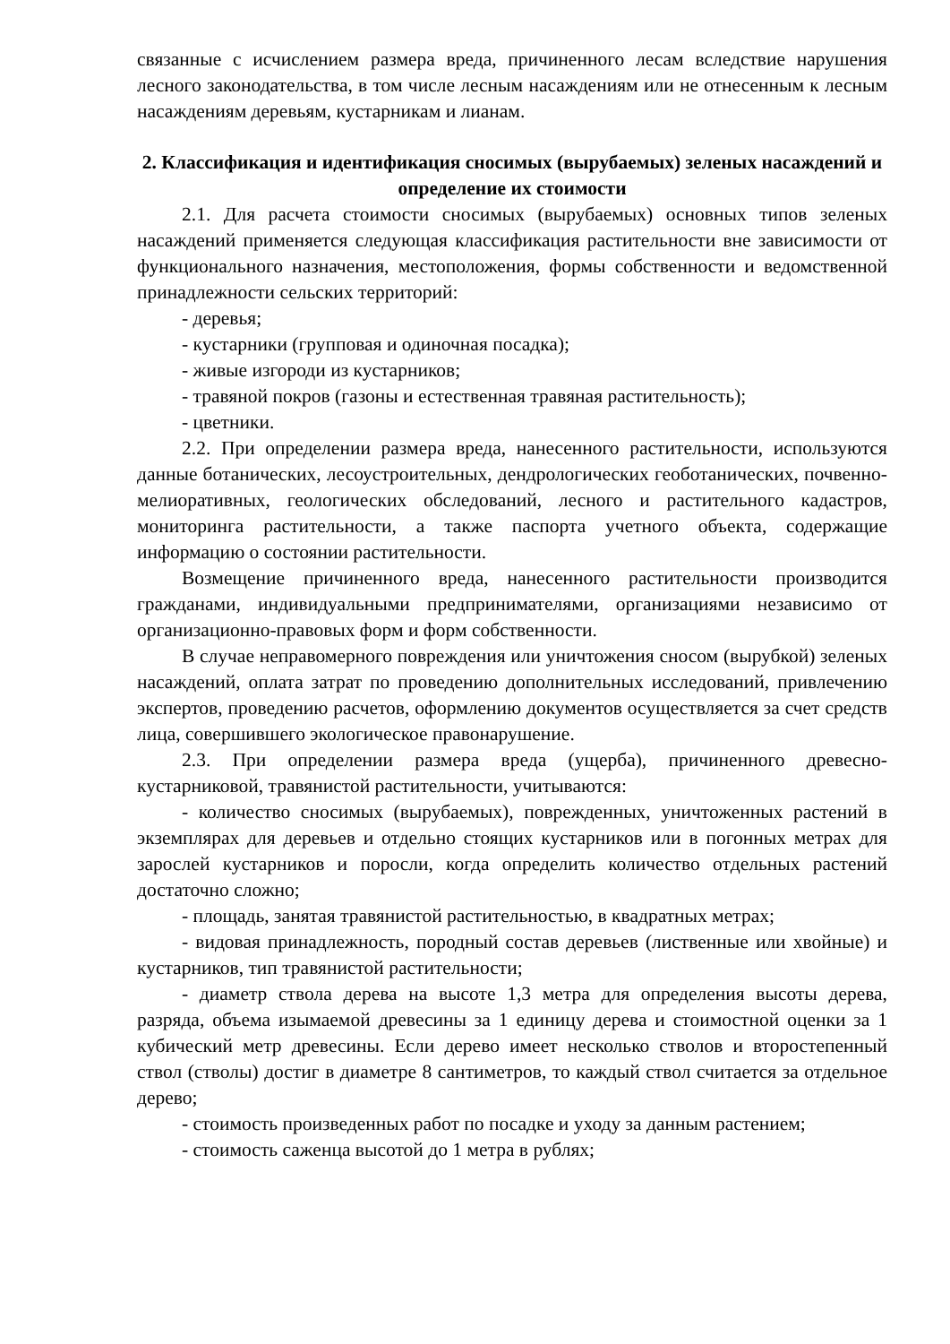связанные с исчислением размера вреда, причиненного лесам вследствие нарушения лесного законодательства, в том числе лесным насаждениям или не отнесенным к лесным насаждениям деревьям, кустарникам и лианам.
2. Классификация и идентификация сносимых (вырубаемых) зеленых насаждений и определение их стоимости
2.1. Для расчета стоимости сносимых (вырубаемых) основных типов зеленых насаждений применяется следующая классификация растительности вне зависимости от функционального назначения, местоположения, формы собственности и ведомственной принадлежности сельских территорий:
- деревья;
- кустарники (групповая и одиночная посадка);
- живые изгороди из кустарников;
- травяной покров (газоны и естественная травяная растительность);
- цветники.
2.2. При определении размера вреда, нанесенного растительности, используются данные ботанических, лесоустроительных, дендрологических геоботанических, почвенно-мелиоративных, геологических обследований, лесного и растительного кадастров, мониторинга растительности, а также паспорта учетного объекта, содержащие информацию о состоянии растительности.
Возмещение причиненного вреда, нанесенного растительности производится гражданами, индивидуальными предпринимателями, организациями независимо от организационно-правовых форм и форм собственности.
В случае неправомерного повреждения или уничтожения сносом (вырубкой) зеленых насаждений, оплата затрат по проведению дополнительных исследований, привлечению экспертов, проведению расчетов, оформлению документов осуществляется за счет средств лица, совершившего экологическое правонарушение.
2.3. При определении размера вреда (ущерба), причиненного древесно-кустарниковой, травянистой растительности, учитываются:
- количество сносимых (вырубаемых), поврежденных, уничтоженных растений в экземплярах для деревьев и отдельно стоящих кустарников или в погонных метрах для зарослей кустарников и поросли, когда определить количество отдельных растений достаточно сложно;
- площадь, занятая травянистой растительностью, в квадратных метрах;
- видовая принадлежность, породный состав деревьев (лиственные или хвойные) и кустарников, тип травянистой растительности;
- диаметр ствола дерева на высоте 1,3 метра для определения высоты дерева, разряда, объема изымаемой древесины за 1 единицу дерева и стоимостной оценки за 1 кубический метр древесины. Если дерево имеет несколько стволов и второстепенный ствол (стволы) достиг в диаметре 8 сантиметров, то каждый ствол считается за отдельное дерево;
- стоимость произведенных работ по посадке и уходу за данным растением;
- стоимость саженца высотой до 1 метра в рублях;